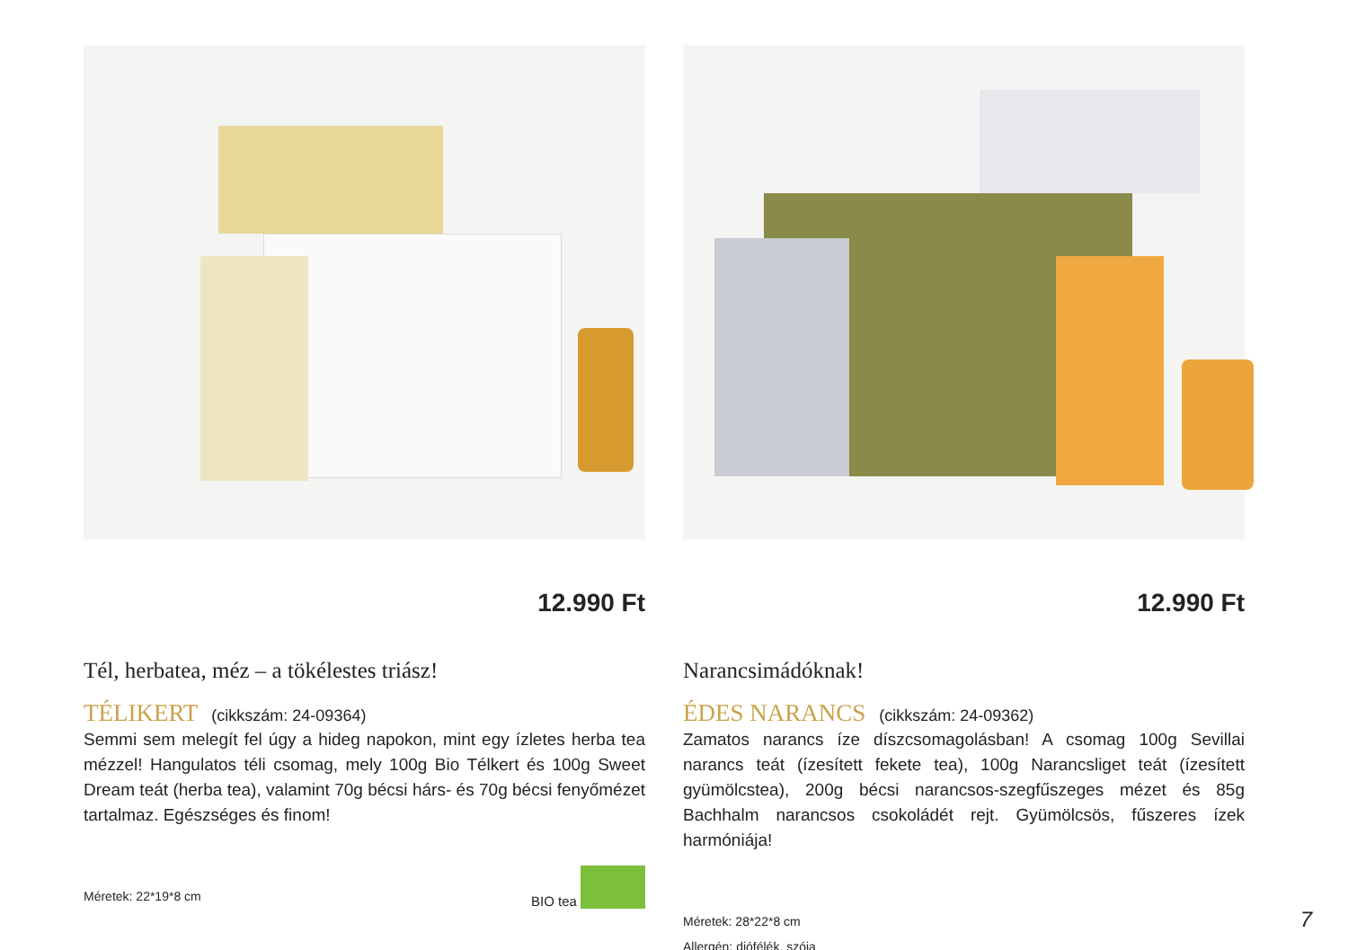12.990 Ft
Tél, herbatea, méz – a tökélestes triász!
TÉLIKERT (cikkszám: 24-09364)
Semmi sem melegít fel úgy a hideg napokon, mint egy ízletes herba tea mézzel! Hangulatos téli csomag, mely 100g Bio Télkert és 100g Sweet Dream teát (herba tea), valamint 70g bécsi hárs- és 70g bécsi fenyőmézet tartalmaz. Egészséges és finom!
Méretek: 22*19*8 cm
BIO tea
12.990 Ft
Narancsimádóknak!
ÉDES NARANCS (cikkszám: 24-09362)
Zamatos narancs íze díszcsomagolásban! A csomag 100g Sevillai narancs teát (ízesített fekete tea), 100g Narancsliget teát (ízesített gyümölcstea), 200g bécsi narancsos-szegfűszeges mézet és 85g Bachhalm narancsos csokoládét rejt. Gyümölcsös, fűszeres ízek harmóniája!
Méretek: 28*22*8 cm
Allergén: diófélék, szója
7